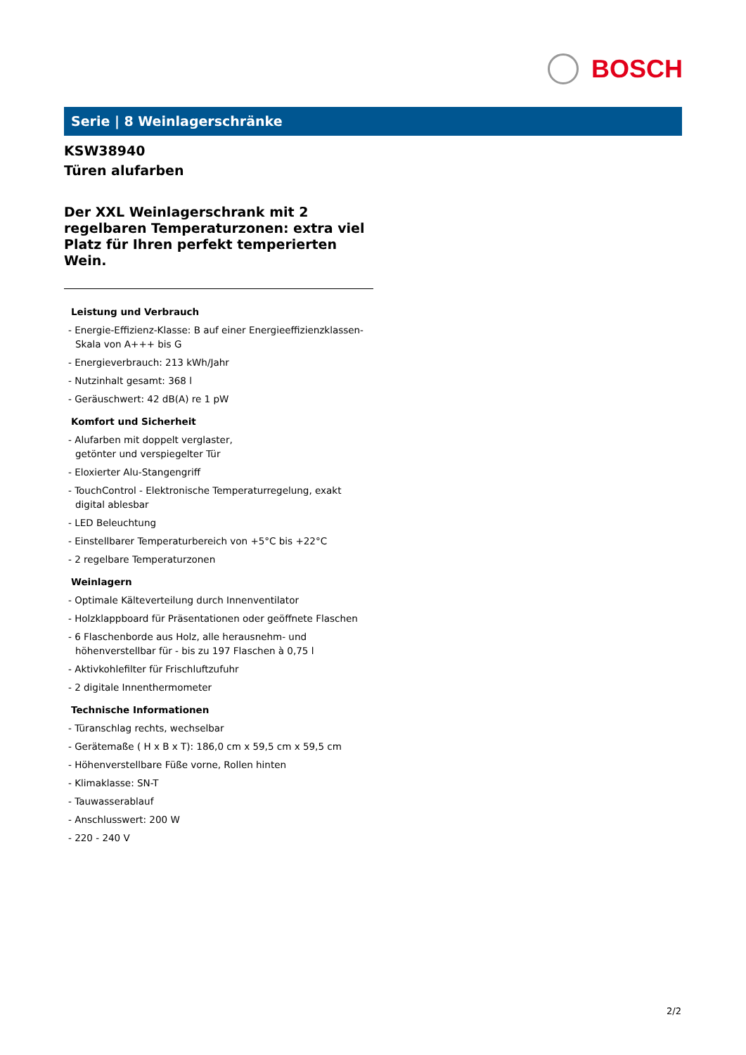BOSCH
Serie | 8 Weinlagerschränke
KSW38940
Türen alufarben
Der XXL Weinlagerschrank mit 2 regelbaren Temperaturzonen: extra viel Platz für Ihren perfekt temperierten Wein.
Leistung und Verbrauch
- Energie-Effizienz-Klasse: B auf einer Energieeffizienzklassen-Skala von A+++ bis G
- Energieverbrauch: 213 kWh/Jahr
- Nutzinhalt gesamt: 368 l
- Geräuschwert: 42 dB(A) re 1 pW
Komfort und Sicherheit
- Alufarben mit doppelt verglaster,
getönter und verspiegelter Tür
- Eloxierter Alu-Stangengriff
- TouchControl - Elektronische Temperaturregelung, exakt digital ablesbar
- LED Beleuchtung
- Einstellbarer Temperaturbereich von +5°C bis +22°C
- 2 regelbare Temperaturzonen
Weinlagern
- Optimale Kälteverteilung durch Innenventilator
- Holzklappboard für Präsentationen oder geöffnete Flaschen
- 6 Flaschenborde aus Holz, alle herausnehm- und höhenverstellbar für - bis zu 197 Flaschen à 0,75 l
- Aktivkohlefilter für Frischluftzufuhr
- 2 digitale Innenthermometer
Technische Informationen
- Türanschlag rechts, wechselbar
- Gerätemaße ( H x B x T): 186,0 cm x 59,5 cm x 59,5 cm
- Höhenverstellbare Füße vorne, Rollen hinten
- Klimaklasse: SN-T
- Tauwasserablauf
- Anschlusswert: 200 W
- 220 - 240 V
2/2